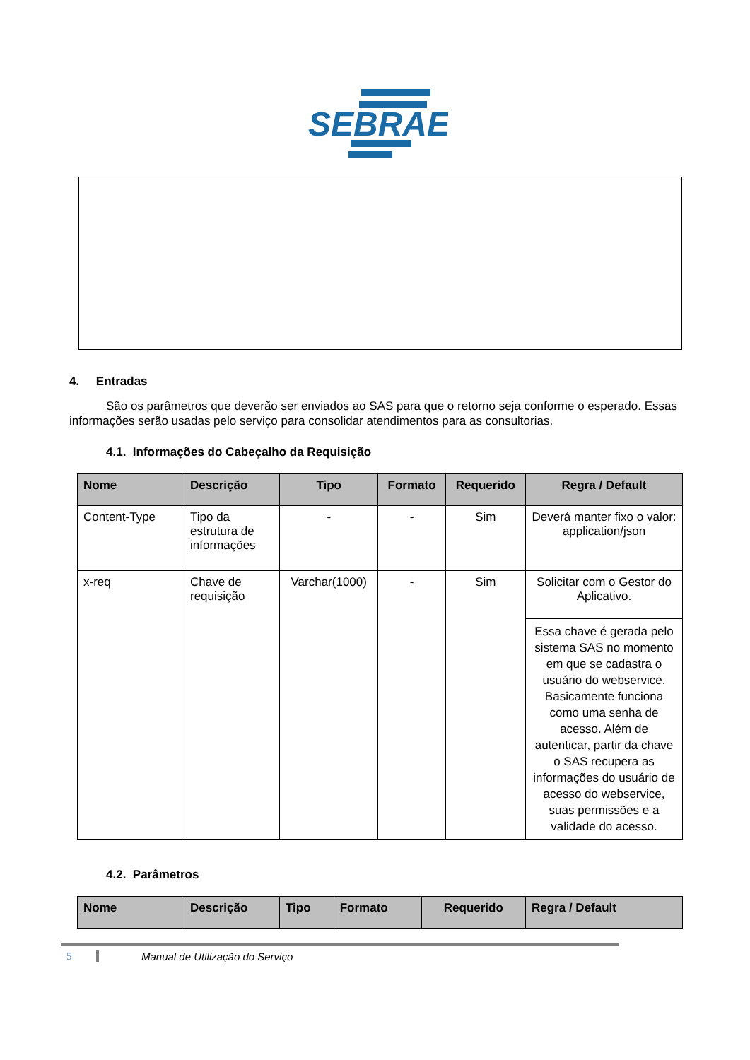SEBRAE
4. Entradas
São os parâmetros que deverão ser enviados ao SAS para que o retorno seja conforme o esperado. Essas informações serão usadas pelo serviço para consolidar atendimentos para as consultorias.
4.1. Informações do Cabeçalho da Requisição
| Nome | Descrição | Tipo | Formato | Requerido | Regra / Default |
| --- | --- | --- | --- | --- | --- |
| Content-Type | Tipo da estrutura de informações | - | - | Sim | Deverá manter fixo o valor: application/json |
| x-req | Chave de requisição | Varchar(1000) | - | Sim | Solicitar com o Gestor do Aplicativo. |
| | | | | | Essa chave é gerada pelo sistema SAS no momento em que se cadastra o usuário do webservice. Basicamente funciona como uma senha de acesso. Além de autenticar, partir da chave o SAS recupera as informações do usuário de acesso do webservice, suas permissões e a validade do acesso. |
4.2. Parâmetros
| Nome | Descrição | Tipo | Formato | Requerido | Regra / Default |
| --- | --- | --- | --- | --- | --- |
5 Manual de Utilização do Serviço